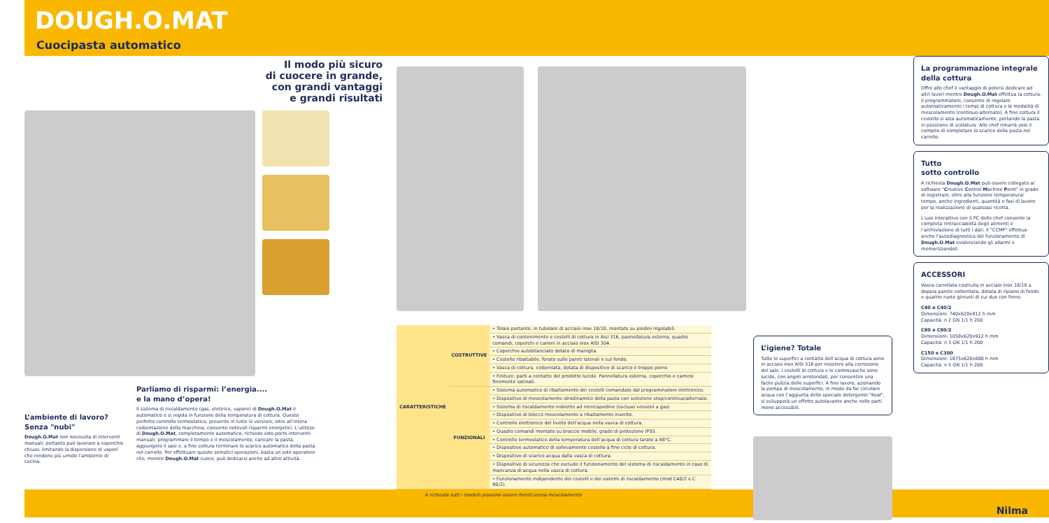DOUGH.O.MAT
Cuocipasta automatico
Il modo più sicuro
di cuocere in grande,
con grandi vantaggi
e grandi risultati
L’ambiente di lavoro?
Senza "nubi"
Dough.O.Mat non necessita di interventi manuali, pertanto può lavorare a coperchio chiuso, limitando la dispersione di vapori che rendono più umido l’ambiente di cucina.
Parliamo di risparmi: l’energia....
e la mano d’opera!
Il sistema di riscaldamento (gas, elettrico, vapore) di Dough.O.Mat è automatico e si regola in funzione della temperatura di cottura. Questo perfetto controllo termostatico, presente in tutte le versioni, oltre all’intera coibentazione della macchina, consente notevoli risparmi energetici. L’utilizzo di Dough.O.Mat, completamente automatico, richiede solo pochi interventi manuali: programmare il tempo e il mescolamento, caricare la pasta, aggiungere il sale e, a fine cottura terminare lo scarico automatico della pasta nel carrello. Per effettuare queste semplici operazioni, basta un solo operatore che, mentre Dough.O.Mat cuoce, può dedicarsi anche ad altre attività.
| CARATTERISTICHE | COSTRUTTIVE | • Telaio portante, in tubolare di acciaio inox 18/10, montato su piedini regolabili. |
| | | • Vasca di contenimento e cestelli di cottura in Aisi 316, pannellatura esterna, quadro comandi, coperchi e camini in acciaio inox AISI 304. |
| | | • Coperchio autobilanciato dotato di maniglia. |
| | | • Cestello ribaltabile, forato sulle pareti laterali e sul fondo. |
| | | • Vasca di cottura, coibentata, dotata di dispositivo di scarico e troppo pieno. |
| | | • Finiture: parti a contatto del prodotto lucide. Pannellatura esterna, coperchio e camino finemente satinati. |
| | FUNZIONALI | • Sistema automatico di ribaltamento dei cestelli comandato dal programmatore elettronico. |
| | | • Dispositivo di mescolamento idrodinamico della pasta con selezione stop/continuo/alternato. |
| | | • Sistema di riscaldamento indiretto ad intercapedine (escluso versioni a gas) |
| | | • Dispositivo di blocco mescolamento a ribaltamento inserito. |
| | | • Controllo elettronico del livello dell’acqua nella vasca di cottura. |
| | | • Quadro comandi montato su braccio mobile, grado di protezione IP55. |
| | | • Controllo termostatico della temperatura dell’acqua di cottura tarato a 98°C. |
| | | • Dispositivo automatico di sollevamento cestello a fine ciclo di cottura. |
| | | • Dispositivo di scarico acqua dalla vasca di cottura. |
| | | • Dispositivo di sicurezza che esclude il funzionamento del sistema di riscaldamento in caso di mancanza di acqua nella vasca di cottura. |
| | | • Funzionamento indipendente dei cestelli e dei sistemi di riscaldamento (mod C40/2 e C 80/2). |
A richiesta tutti i modelli possono essere forniti senza mescolamento
L’igiene? Totale
Tutte le superfici a contatto dell’acqua di cottura sono in acciaio inox AISI 316 per resistere alla corrosione del sale. I cestelli di cottura e le controvasche sono lucide, con angoli arrotondati, per consentire una facile pulizia delle superfici. A fine lavoro, azionando la pompa di mescolamento, in modo da far circolare acqua con l’aggiunta dello speciale detergente "Keal", si svilupperà un effetto autolavante anche nelle parti meno accessibili.
La programmazione integrale della cottura
Offre allo chef il vantaggio di potersi dedicare ad altri lavori mentre Dough.O.Mat effettua la cottura. Il programmatore, consente di regolare automaticamente i tempi di cottura e la modalità di mescolamento (continuo-alternato). A fine cottura il cestello si alza automaticamente, portando la pasta in posizione di scolatura. Allo chef rimarrà solo il compito di completare lo scarico della pasta nel carrello.
Tutto
sotto controllo
A richiesta Dough.O.Mat può essere collegato al software "Creative Control Machine Point" in grado di registrare, oltre alla funzione temperatura/ tempo, anche ingredienti, quantità e fasi di lavoro per la realizzazione di qualsiasi ricetta.
L’uso interattivo con il PC dello chef consente la completa rintracciabilità degli alimenti e l’archiviazione di tutti i dati. Il "CCMP" effettua anche l’autodiagnostica del funzionamento di Dough.O.Mat evidenziando gli allarmi e memorizzandoli.
ACCESSORI
Vasca carrellata costruita in acciaio inox 18/10 a doppia parete coibentata, dotata di ripiano di fondo e quattro ruote girevoli di cui due con freno.
C40 e C40/2
Dimensioni: 740x620x912 h mm
Capacità: n 2 GN 1/1 h 200
C80 e C80/2
Dimensioni: 1058x620x912 h mm
Capacità: n 3 GN 1/1 h 200
C150 e C300
Dimensioni: 1875x620x800 h mm
Capacità: n 5 GN 1/1 h 200
Nilma